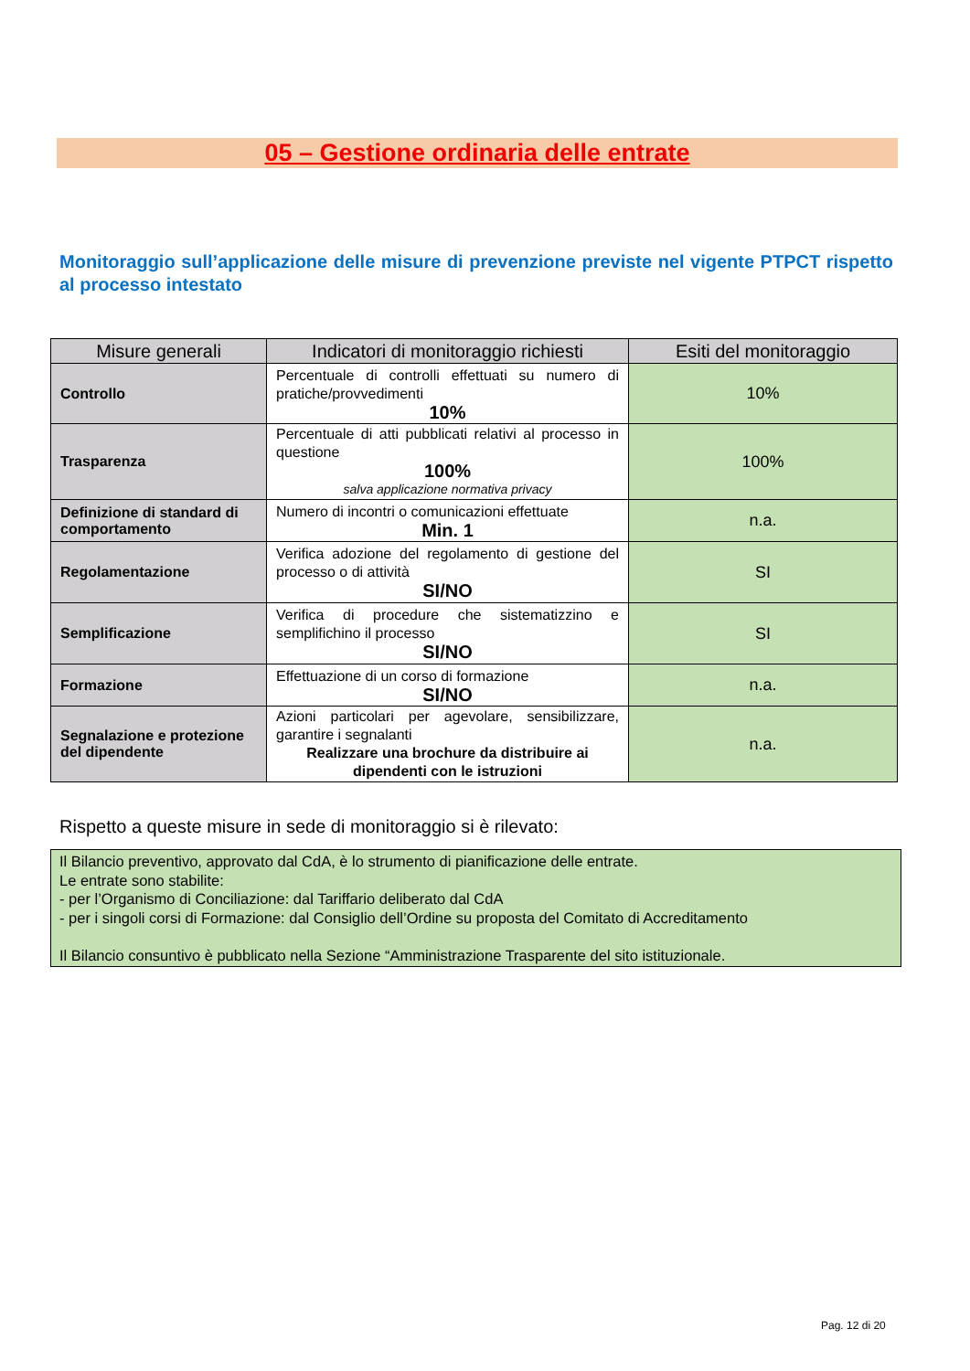05 – Gestione ordinaria delle entrate
Monitoraggio sull’applicazione delle misure di prevenzione previste nel vigente PTPCT rispetto al processo intestato
| Misure generali | Indicatori di monitoraggio richiesti | Esiti del monitoraggio |
| --- | --- | --- |
| Controllo | Percentuale di controlli effettuati su numero di pratiche/provvedimenti 10% | 10% |
| Trasparenza | Percentuale di atti pubblicati relativi al processo in questione 100% salva applicazione normativa privacy | 100% |
| Definizione di standard di comportamento | Numero di incontri o comunicazioni effettuate Min. 1 | n.a. |
| Regolamentazione | Verifica adozione del regolamento di gestione del processo o di attività SI/NO | SI |
| Semplificazione | Verifica di procedure che sistematizzino e semplifichino il processo SI/NO | SI |
| Formazione | Effettuazione di un corso di formazione SI/NO | n.a. |
| Segnalazione e protezione del dipendente | Azioni particolari per agevolare, sensibilizzare, garantire i segnalanti Realizzare una brochure da distribuire ai dipendenti con le istruzioni | n.a. |
Rispetto a queste misure in sede di monitoraggio si è rilevato:
Il Bilancio preventivo, approvato dal CdA, è lo strumento di pianificazione delle entrate.
Le entrate sono stabilite:
- per l’Organismo di Conciliazione: dal Tariffario deliberato dal CdA
- per i singoli corsi di Formazione: dal Consiglio dell’Ordine su proposta del Comitato di Accreditamento
Il Bilancio consuntivo è pubblicato nella Sezione “Amministrazione Trasparente del sito istituzionale.
Pag. 12 di 20